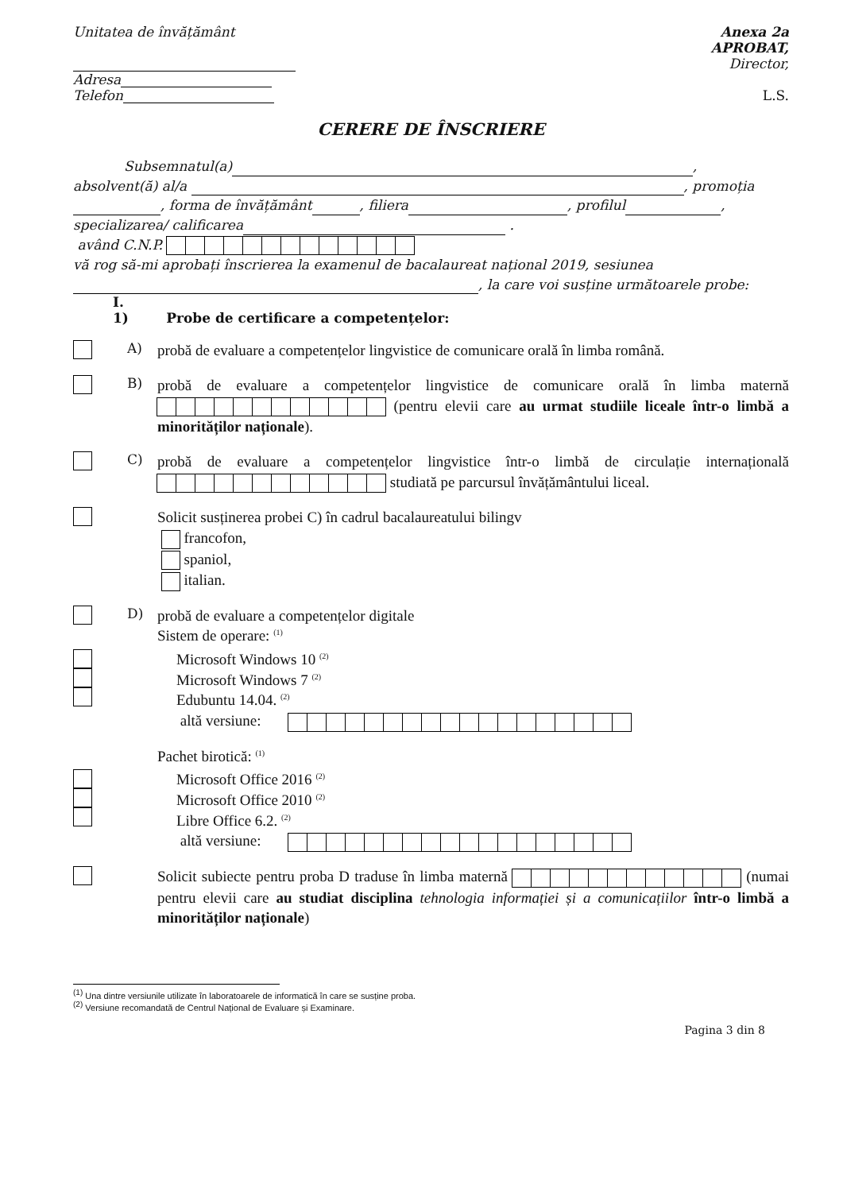Unitatea de învățământ
Adresa
Telefon
Anexa 2a
APROBAT,
Director,
L.S.
CERERE DE ÎNSCRIERE
Subsemnatul(a) ,
absolvent(ă) al/a , promoția
, forma de învățământ , filiera , profilul ,
specializarea/ calificarea .
având C.N.P.
vă rog să-mi aprobați înscrierea la examenul de bacalaureat național 2019, sesiunea
, la care voi susține următoarele probe:
I.
1) Probe de certificare a competențelor:
A)
probă de evaluare a competențelor lingvistice de comunicare orală în limba română.
B)
probă de evaluare a competențelor lingvistice de comunicare orală în limba maternă (pentru elevii care au urmat studiile liceale într-o limbă a minorităților naționale).
C)
probă de evaluare a competențelor lingvistice într-o limbă de circulație internațională studiată pe parcursul învățământului liceal.
Solicit susținerea probei C) în cadrul bacalaureatului bilingv
francofon,
spaniol,
italian.
D)
probă de evaluare a competențelor digitale
Sistem de operare: <sup>(1)</sup>
Microsoft Windows 10 <sup>(2)</sup>
Microsoft Windows 7 <sup>(2)</sup>
Edubuntu 14.04. <sup>(2)</sup>
altă versiune:
Pachet birotică: <sup>(1)</sup>
Microsoft Office 2016 <sup>(2)</sup>
Microsoft Office 2010 <sup>(2)</sup>
Libre Office 6.2. <sup>(2)</sup>
altă versiune:
Solicit subiecte pentru proba D traduse în limba maternă (numai pentru elevii care au studiat disciplina tehnologia informației și a comunicațiilor într-o limbă a minorităților naționale)
<sup>(1)</sup> Una dintre versiunile utilizate în laboratoarele de informatică în care se susține proba.
<sup>(2)</sup> Versiune recomandată de Centrul Național de Evaluare și Examinare.
Pagina 3 din 8